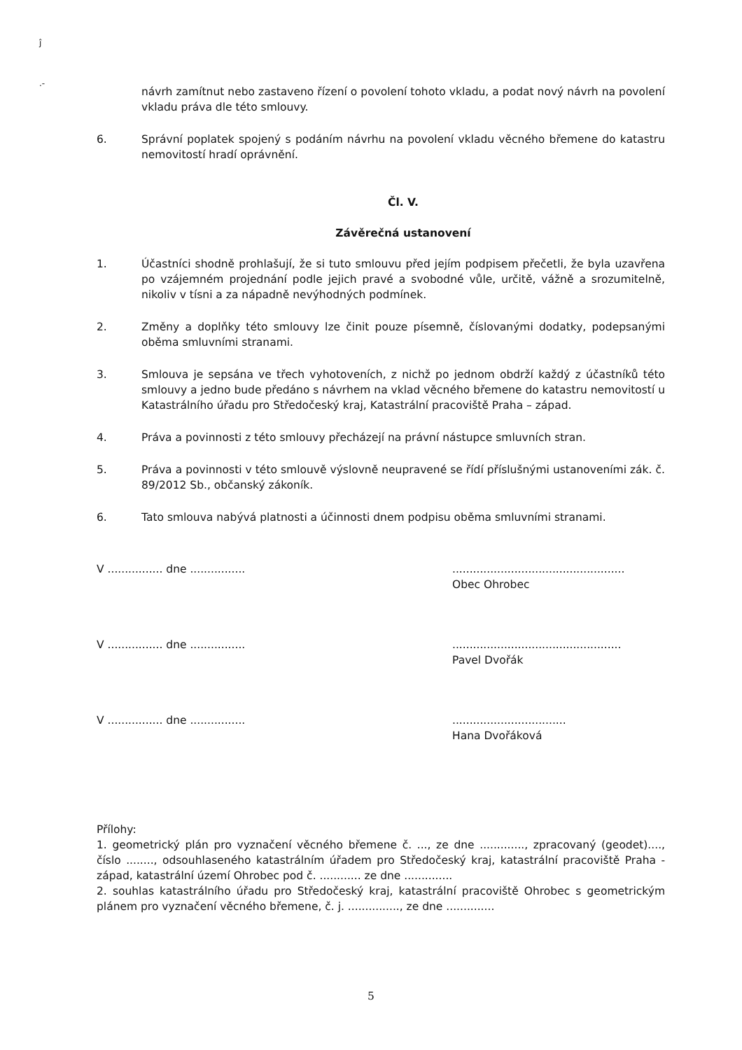ĵ
.-
návrh zamítnut nebo zastaveno řízení o povolení tohoto vkladu, a podat nový návrh na povolení vkladu práva dle této smlouvy.
6. Správní poplatek spojený s podáním návrhu na povolení vkladu věcného břemene do katastru nemovitostí hradí oprávnění.
Čl. V.
Závěrečná ustanovení
1. Účastníci shodně prohlašují, že si tuto smlouvu před jejím podpisem přečetli, že byla uzavřena po vzájemném projednání podle jejich pravé a svobodné vůle, určitě, vážně a srozumitelně, nikoliv v tísni a za nápadně nevýhodných podmínek.
2. Změny a doplňky této smlouvy lze činit pouze písemně, číslovanými dodatky, podepsanými oběma smluvními stranami.
3. Smlouva je sepsána ve třech vyhotoveních, z nichž po jednom obdrží každý z účastníků této smlouvy a jedno bude předáno s návrhem na vklad věcného břemene do katastru nemovitostí u Katastrálního úřadu pro Středočeský kraj, Katastrální pracoviště Praha – západ.
4. Práva a povinnosti z této smlouvy přecházejí na právní nástupce smluvních stran.
5. Práva a povinnosti v této smlouvě výslovně neupravené se řídí příslušnými ustanoveními zák. č. 89/2012 Sb., občanský zákoník.
6. Tato smlouva nabývá platnosti a účinnosti dnem podpisu oběma smluvními stranami.
V ................ dne ................ ..................................................
Obec Ohrobec
V ................ dne ................ .................................................
Pavel Dvořák
V ................ dne ................ .................................
Hana Dvořáková
Přílohy:
1. geometrický plán pro vyznačení věcného břemene č. ..., ze dne ............., zpracovaný (geodet)...., číslo ........, odsouhlaseného katastrálním úřadem pro Středočeský kraj, katastrální pracoviště Praha - západ, katastrální území Ohrobec pod č. ............ ze dne ..............
2. souhlas katastrálního úřadu pro Středočeský kraj, katastrální pracoviště Ohrobec s geometrickým plánem pro vyznačení věcného břemene, č. j. ..............., ze dne ..............
5